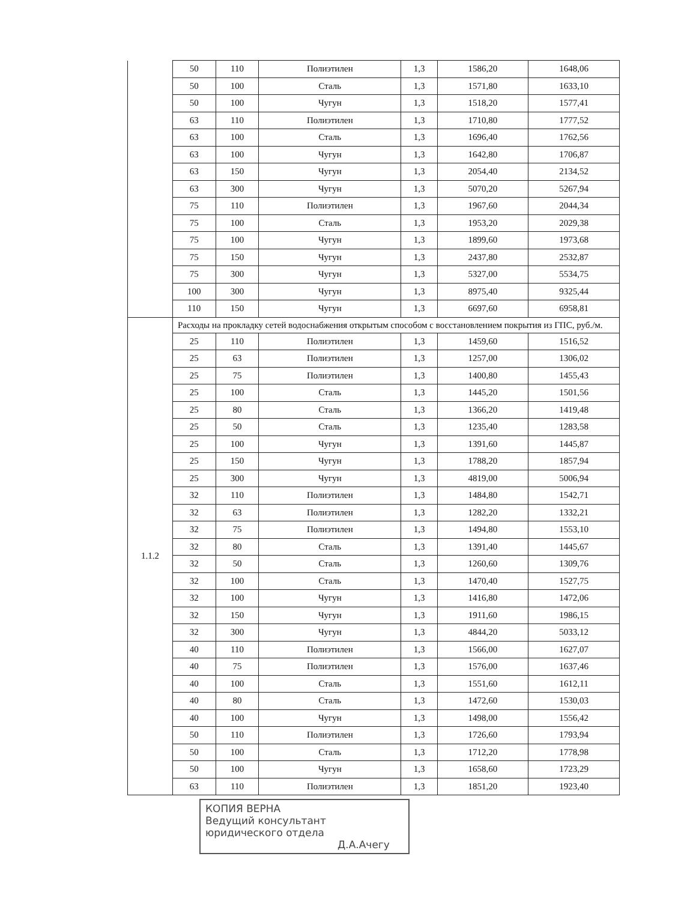| | 50 | 110 | Полиэтилен | 1,3 | 1586,20 | 1648,06 |
| | 50 | 100 | Сталь | 1,3 | 1571,80 | 1633,10 |
| | 50 | 100 | Чугун | 1,3 | 1518,20 | 1577,41 |
| | 63 | 110 | Полиэтилен | 1,3 | 1710,80 | 1777,52 |
| | 63 | 100 | Сталь | 1,3 | 1696,40 | 1762,56 |
| | 63 | 100 | Чугун | 1,3 | 1642,80 | 1706,87 |
| | 63 | 150 | Чугун | 1,3 | 2054,40 | 2134,52 |
| | 63 | 300 | Чугун | 1,3 | 5070,20 | 5267,94 |
| | 75 | 110 | Полиэтилен | 1,3 | 1967,60 | 2044,34 |
| | 75 | 100 | Сталь | 1,3 | 1953,20 | 2029,38 |
| | 75 | 100 | Чугун | 1,3 | 1899,60 | 1973,68 |
| | 75 | 150 | Чугун | 1,3 | 2437,80 | 2532,87 |
| | 75 | 300 | Чугун | 1,3 | 5327,00 | 5534,75 |
| | 100 | 300 | Чугун | 1,3 | 8975,40 | 9325,44 |
| | 110 | 150 | Чугун | 1,3 | 6697,60 | 6958,81 |
| 1.1.2 | Расходы на прокладку сетей водоснабжения открытым способом с восстановлением покрытия из ГПС, руб./м. | | | | | |
| | 25 | 110 | Полиэтилен | 1,3 | 1459,60 | 1516,52 |
| | 25 | 63 | Полиэтилен | 1,3 | 1257,00 | 1306,02 |
| | 25 | 75 | Полиэтилен | 1,3 | 1400,80 | 1455,43 |
| | 25 | 100 | Сталь | 1,3 | 1445,20 | 1501,56 |
| | 25 | 80 | Сталь | 1,3 | 1366,20 | 1419,48 |
| | 25 | 50 | Сталь | 1,3 | 1235,40 | 1283,58 |
| | 25 | 100 | Чугун | 1,3 | 1391,60 | 1445,87 |
| | 25 | 150 | Чугун | 1,3 | 1788,20 | 1857,94 |
| | 25 | 300 | Чугун | 1,3 | 4819,00 | 5006,94 |
| | 32 | 110 | Полиэтилен | 1,3 | 1484,80 | 1542,71 |
| | 32 | 63 | Полиэтилен | 1,3 | 1282,20 | 1332,21 |
| | 32 | 75 | Полиэтилен | 1,3 | 1494,80 | 1553,10 |
| | 32 | 80 | Сталь | 1,3 | 1391,40 | 1445,67 |
| | 32 | 50 | Сталь | 1,3 | 1260,60 | 1309,76 |
| | 32 | 100 | Сталь | 1,3 | 1470,40 | 1527,75 |
| | 32 | 100 | Чугун | 1,3 | 1416,80 | 1472,06 |
| | 32 | 150 | Чугун | 1,3 | 1911,60 | 1986,15 |
| | 32 | 300 | Чугун | 1,3 | 4844,20 | 5033,12 |
| | 40 | 110 | Полиэтилен | 1,3 | 1566,00 | 1627,07 |
| | 40 | 75 | Полиэтилен | 1,3 | 1576,00 | 1637,46 |
| | 40 | 100 | Сталь | 1,3 | 1551,60 | 1612,11 |
| | 40 | 80 | Сталь | 1,3 | 1472,60 | 1530,03 |
| | 40 | 100 | Чугун | 1,3 | 1498,00 | 1556,42 |
| | 50 | 110 | Полиэтилен | 1,3 | 1726,60 | 1793,94 |
| | 50 | 100 | Сталь | 1,3 | 1712,20 | 1778,98 |
| | 50 | 100 | Чугун | 1,3 | 1658,60 | 1723,29 |
| | 63 | 110 | Полиэтилен | 1,3 | 1851,20 | 1923,40 |
КОПИЯ ВЕРНА
Ведущий консультант
юридического отдела
Д.А.Ачегу